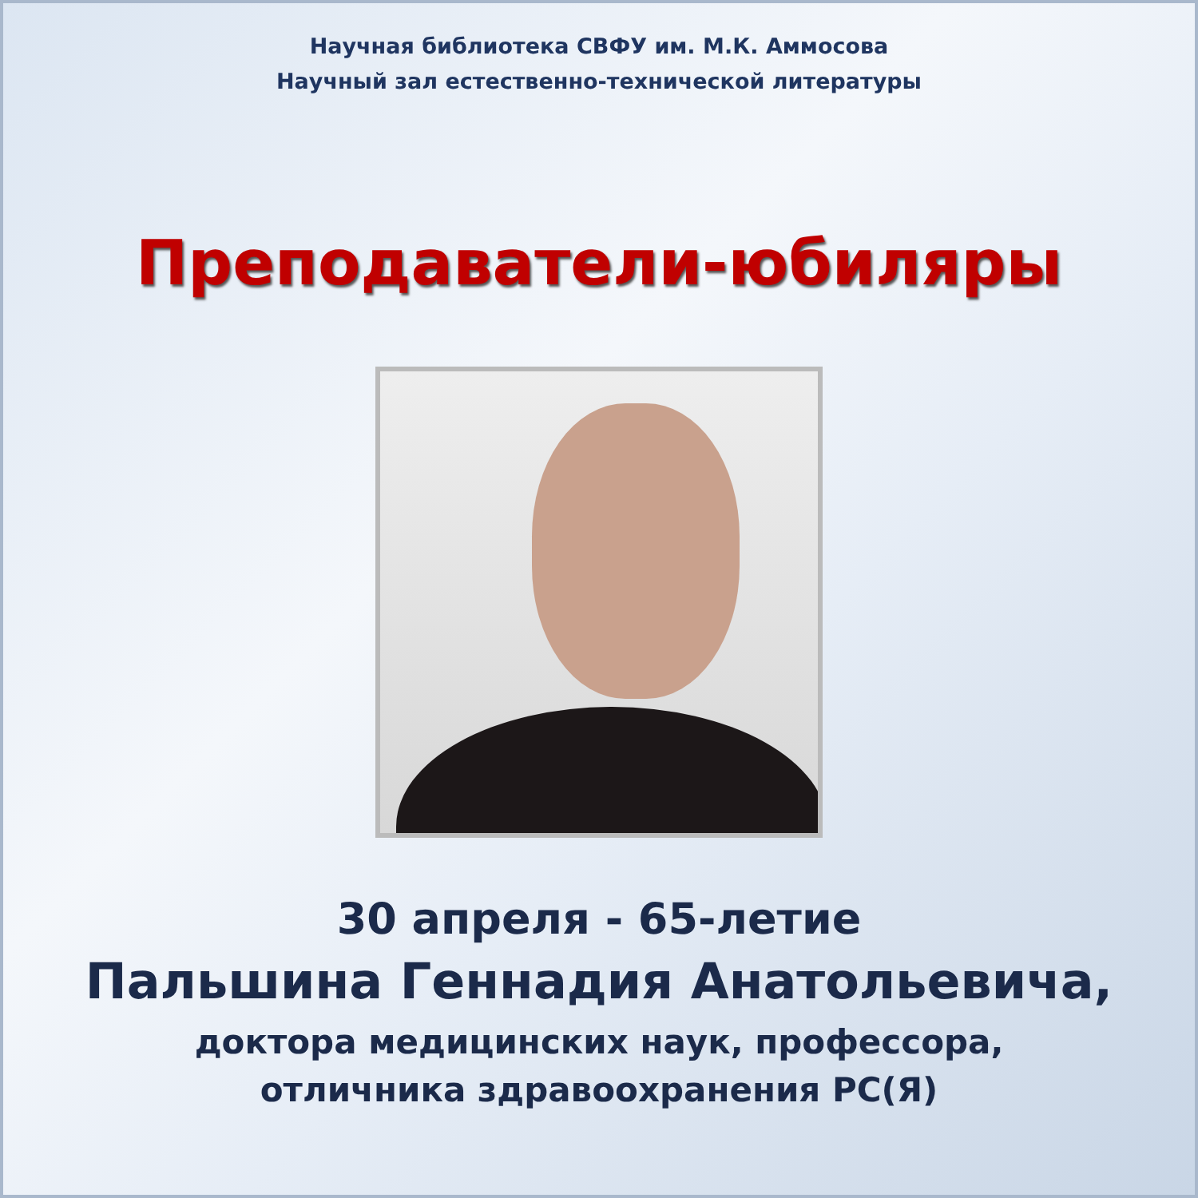Научная библиотека СВФУ им. М.К. Аммосова
Научный зал естественно-технической литературы
Преподаватели-юбиляры
30 апреля - 65-летие
Пальшина Геннадия Анатольевича,
доктора медицинских наук, профессора,
отличника здравоохранения РС(Я)